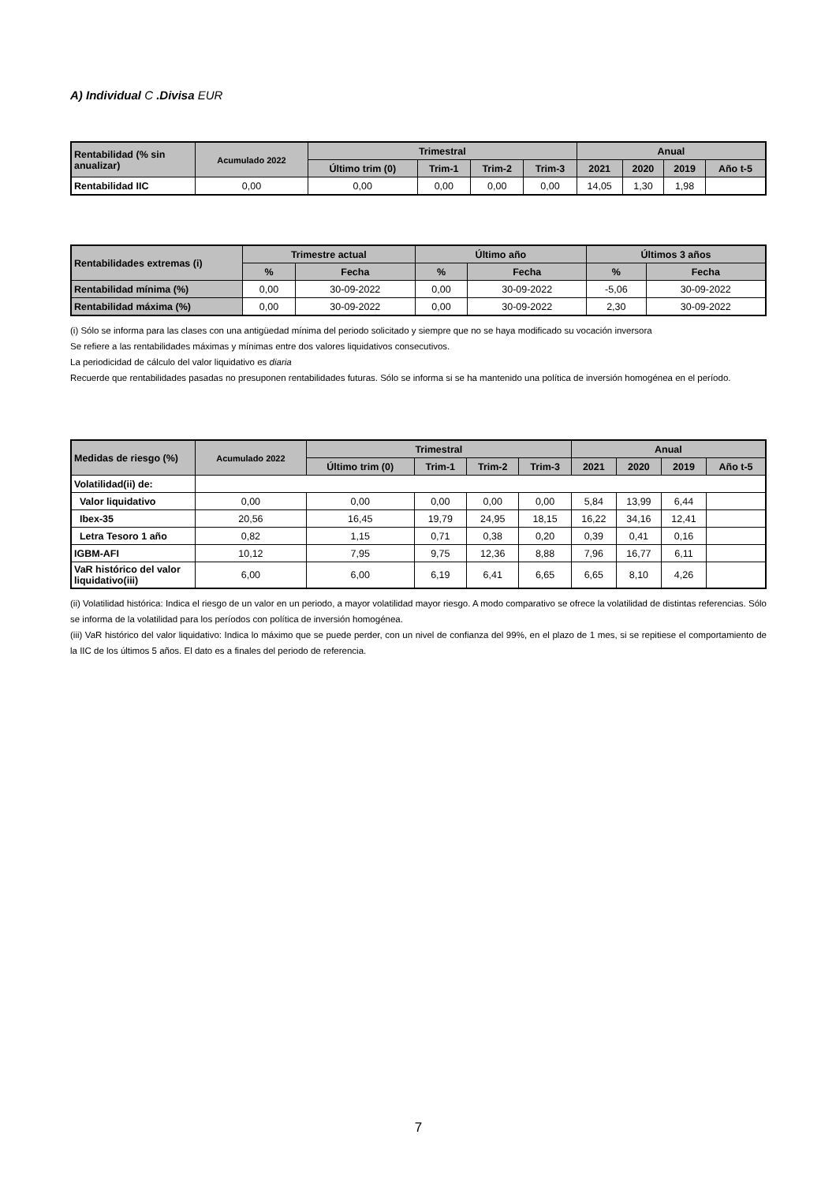A) Individual C .Divisa EUR
| Rentabilidad (% sin anualizar) | Acumulado 2022 | Trimestral | | | | Anual | | | |
| --- | --- | --- | --- | --- | --- | --- | --- | --- | --- |
| | | Último trim (0) | Trim-1 | Trim-2 | Trim-3 | 2021 | 2020 | 2019 | Año t-5 |
| Rentabilidad IIC | 0,00 | 0,00 | 0,00 | 0,00 | 0,00 | 14,05 | 1,30 | 1,98 | |
| Rentabilidades extremas (i) | Trimestre actual | | Último año | | Últimos 3 años | |
| --- | --- | --- | --- | --- | --- | --- |
| | % | Fecha | % | Fecha | % | Fecha |
| Rentabilidad mínima (%) | 0,00 | 30-09-2022 | 0,00 | 30-09-2022 | -5,06 | 30-09-2022 |
| Rentabilidad máxima (%) | 0,00 | 30-09-2022 | 0,00 | 30-09-2022 | 2,30 | 30-09-2022 |
(i) Sólo se informa para las clases con una antigüedad mínima del periodo solicitado y siempre que no se haya modificado su vocación inversora
Se refiere a las rentabilidades máximas y mínimas entre dos valores liquidativos consecutivos.
La periodicidad de cálculo del valor liquidativo es diaria
Recuerde que rentabilidades pasadas no presuponen rentabilidades futuras. Sólo se informa si se ha mantenido una política de inversión homogénea en el período.
| Medidas de riesgo (%) | Acumulado 2022 | Trimestral | | | | Anual | | | |
| --- | --- | --- | --- | --- | --- | --- | --- | --- | --- |
| | | Último trim (0) | Trim-1 | Trim-2 | Trim-3 | 2021 | 2020 | 2019 | Año t-5 |
| Volatilidad(ii) de: | | | | | | | | | |
| Valor liquidativo | 0,00 | 0,00 | 0,00 | 0,00 | 0,00 | 5,84 | 13,99 | 6,44 | |
| Ibex-35 | 20,56 | 16,45 | 19,79 | 24,95 | 18,15 | 16,22 | 34,16 | 12,41 | |
| Letra Tesoro 1 año | 0,82 | 1,15 | 0,71 | 0,38 | 0,20 | 0,39 | 0,41 | 0,16 | |
| IGBM-AFI | 10,12 | 7,95 | 9,75 | 12,36 | 8,88 | 7,96 | 16,77 | 6,11 | |
| VaR histórico del valor liquidativo(iii) | 6,00 | 6,00 | 6,19 | 6,41 | 6,65 | 6,65 | 8,10 | 4,26 | |
(ii) Volatilidad histórica: Indica el riesgo de un valor en un periodo, a mayor volatilidad mayor riesgo. A modo comparativo se ofrece la volatilidad de distintas referencias. Sólo se informa de la volatilidad para los períodos con política de inversión homogénea.
(iii) VaR histórico del valor liquidativo: Indica lo máximo que se puede perder, con un nivel de confianza del 99%, en el plazo de 1 mes, si se repitiese el comportamiento de la IIC de los últimos 5 años. El dato es a finales del periodo de referencia.
7